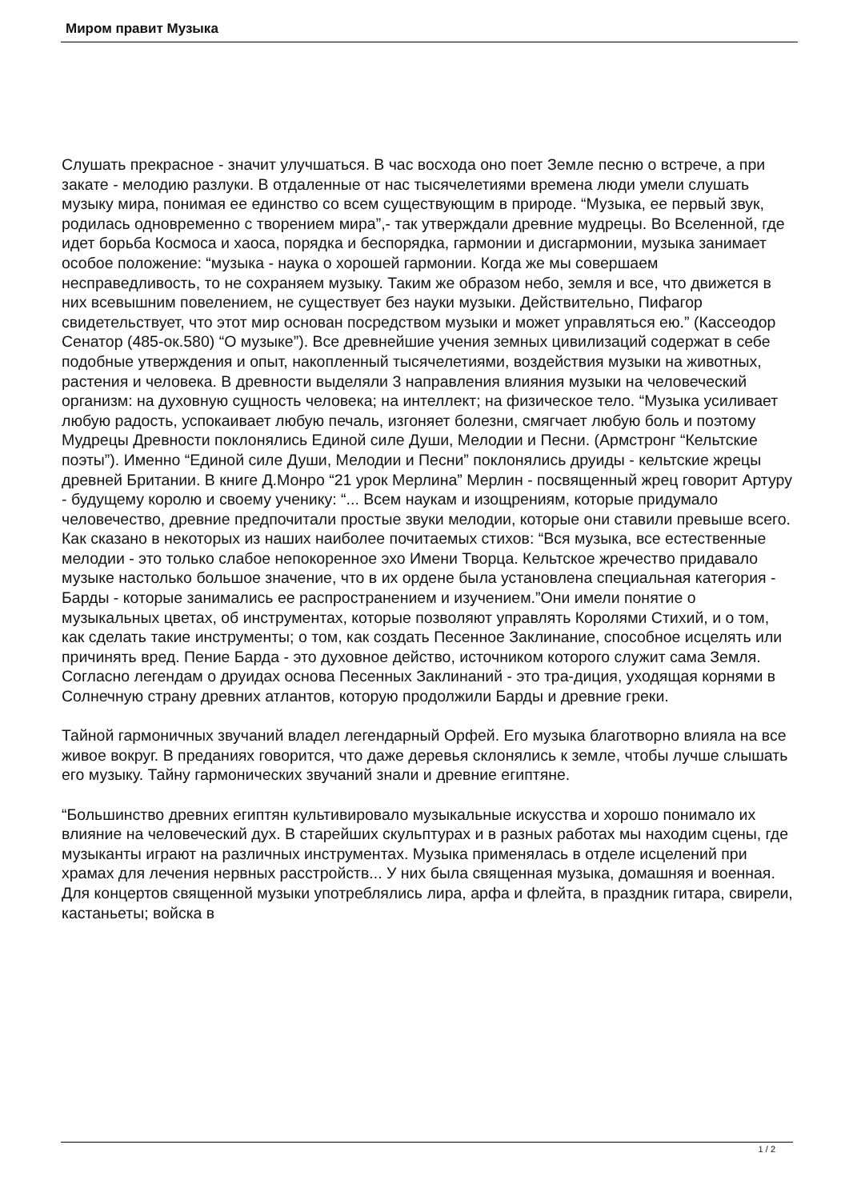Миром правит Музыка
Слушать прекрасное - значит улучшаться. В час восхода оно поет Земле песню о встрече, а при закате - мелодию разлуки. В отдаленные от нас тысячелетиями времена люди умели слушать музыку мира, понимая ее единство со всем существующим в природе. “Музыка, ее первый звук, родилась одновременно с творением мира”,- так утверждали древние мудрецы. Во Вселенной, где идет борьба Космоса и хаоса, порядка и беспорядка, гармонии и дисгармонии, музыка занимает особое положение: “музыка - наука о хорошей гармонии. Когда же мы совершаем несправедливость, то не сохраняем музыку. Таким же образом небо, земля и все, что движется в них всевышним повелением, не существует без науки музыки. Действительно, Пифагор свидетельствует, что этот мир основан посредством музыки и может управляться ею.” (Кассеодор Сенатор (485-ок.580) “О музыке”). Все древнейшие учения земных цивилизаций содержат в себе подобные утверждения и опыт, накопленный тысячелетиями, воздействия музыки на животных, растения и человека. В древности выделяли 3 направления влияния музыки на человеческий организм: на духовную сущность человека; на интеллект; на физическое тело. “Музыка усиливает любую радость, успокаивает любую печаль, изгоняет болезни, смягчает любую боль и поэтому Мудрецы Древности поклонялись Единой силе Души, Мелодии и Песни. (Армстронг “Кельтские поэты”). Именно “Единой силе Души, Мелодии и Песни” поклонялись друиды - кельтские жрецы древней Британии. В книге Д.Монро “21 урок Мерлина” Мерлин - посвященный жрец говорит Артуру - будущему королю и своему ученику: “... Всем наукам и изощрениям, которые придумало человечество, древние предпочитали простые звуки мелодии, которые они ставили превыше всего. Как сказано в некоторых из наших наиболее почитаемых стихов: “Вся музыка, все естественные мелодии - это только слабое непокоренное эхо Имени Творца. Кельтское жречество придавало музыке настолько большое значение, что в их ордене была установлена специальная категория - Барды - которые занимались ее распространением и изучением.”Они имели понятие о музыкальных цветах, об инструментах, которые позволяют управлять Королями Стихий, и о том, как сделать такие инструменты; о том, как создать Песенное Заклинание, способное исцелять или причинять вред. Пение Барда - это духовное действо, источником которого служит сама Земля. Согласно легендам о друидах основа Песенных Заклинаний - это тра-диция, уходящая корнями в Солнечную страну древних атлантов, которую продолжили Барды и древние греки.
Тайной гармоничных звучаний владел легендарный Орфей. Его музыка благотворно влияла на все живое вокруг. В преданиях говорится, что даже деревья склонялись к земле, чтобы лучше слышать его музыку. Тайну гармонических звучаний знали и древние египтяне.
“Большинство древних египтян культивировало музыкальные искусства и хорошо понимало их влияние на человеческий дух. В старейших скульптурах и в разных работах мы находим сцены, где музыканты играют на различных инструментах. Музыка применялась в отделе исцелений при храмах для лечения нервных расстройств... У них была священная музыка, домашняя и военная. Для концертов священной музыки употреблялись лира, арфа и флейта, в праздник гитара, свирели, кастаньеты; войска в
1 / 2